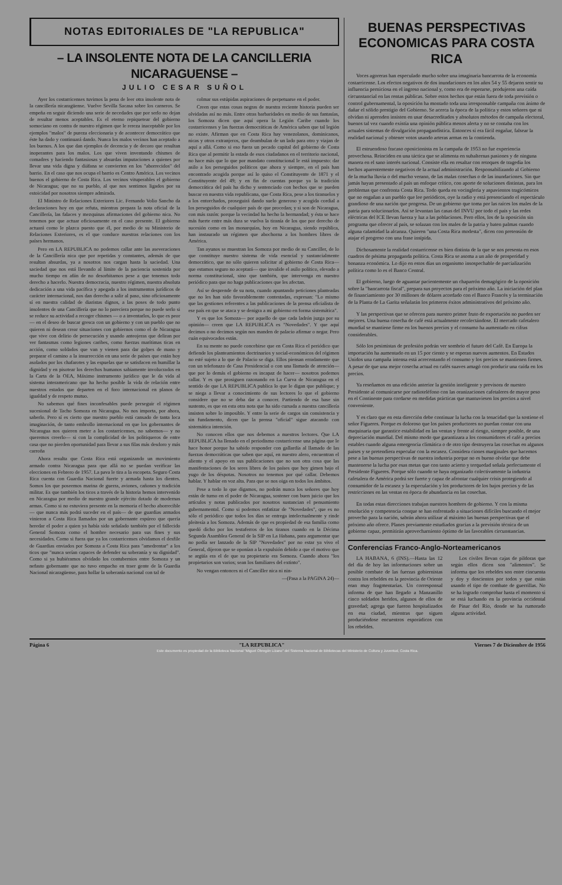NOTAS EDITORIALES DE "LA REPUBLICA"
– LA INSOLENTE NOTA DE LA CANCILLERIA NICARAGUENSE –
JULIO CESAR SUÑOL
Ayer los costarricenses tuvimos la pena de leer otra insolente nota de la cancillería nicaragüense. Vuelve Sevilla Sacasa sobre los carneros. Se empeña en seguir diciendo una serie de necedades que por serlo no dejan de resultar menos aceptables. Es el eterno repiquetear del gobierno somociano en contra de nuestro régimen que le rereza inaceptable por los ejemplos "malos" de pureza eleccionaria y de acontecer democrático que éste ha dado y continuará dando. Nunca los malos vecinos han aceptado a los buenos. A los que dan ejemplos de decencia y de decoro que resultan inoperantes para los malos. Los que viven inventando chismes de comadres y haciendo fantasiosas y absurdas imputaciones a quienes por llevar una vida digna y diáfana se convierten en los "aborrecidos" del barrio. En el caso que nos ocupa el barrio es Centro América. Los vecinos buenos el gobierno de Costa Rica. Los vecinos vituperables el gobierno de Nicaragua; que no su pueblo, al que nos sentimos ligados por su estoicidad por nosotros siempre admirada.
El Ministro de Relaciones Exteriores Lic. Fernando Volio Sancho da declaraciones hoy en que refuta, mientras prepara la nota oficial de la Cancillería, las falaces y mezquinas afirmaciones del gobierno nica. No tenemos por que actuar oficiosamente en el caso presente. El gobierno actuará como le plazca puesto que él, por medio de su Ministerio de Relaciones Exteriores, es el que conduce nuestras relaciones con los países hermanos.
Pero en LA REPUBLICA no podemos callar ante las aseveraciones de la Cancillería nica que por repetidas y constantes, además de que resultan absurdas, ya a nosotros nos cargan hasta la saciedad. Una saciedad que nos está llevando al límite de la paciencia sostenida por mucho tiempo en afán de no desorbitarnos pese a que tenemos todo derecho a hacerlo. Nuestra democracia, nuestro régimen, nuestra absoluta dedicación a una vida pacífica y apegada a los instrumentos jurídicos de carácter internacional, nos dan derecho a salir al paso, sino oficiosamente sí en nuestra calidad de diaristas dignos, a las poses de todo punto insolentes de una Cancillería que no lo pareciera porque no puede serlo si se reduce su actividad a recoger chismes — o a inventarlos, lo que es peor— en el deseo de buscar gresca con un gobierno y con un pueblo que no quieren ni desean crear situaciones con gobiernos como el de Nicaragua que vive con delirio de persecución y usando anteojeras que deliran por ver fantasmas como legiones caribes, como fuerzas marítimas ticas en acción, como soldados que van y vienen para dar golpes de mano y preparar el camino a la insurrección en una serie de países que están hoy asolados por los chafarotes y las espuelas que se satisfacen en humillar la dignidad y en pisotear los derechos humanos sabiamente involucrados en la Carta de la OEA, Máximo instrumento jurídico que le da vida al sistema interamericano que ha hecho posible la vida de relación entre nuestros estados que departen en el foro internacional en planos de igualdad y de respeto mutuo.
No sabemos qué fines inconfesables puede perseguir el régimen sucesional de Tacho Somoza en Nicaragua. No nos importa, por ahora, saberlo. Pero sí es cierto que nuestro pueblo está cansado de tanta loca imaginación, de tanto embrollo internacional en que los gobernantes de Nicaragua nos quieren meter a los costarricenses, no sabemos— y no queremos creerlo— si con la complicidad de los politiqueros de entre casa que no pierden oportunidad para llevar a sus filas más desdoro y más carroña
Ahora resulta que Costa Rica está organizando un movimiento armado contra Nicaragua para que allá no se puedan verificar las elecciones en Febrero de 1957. La pava le tira a la escopeta. Seguro Costa Rica cuenta con Guardia Nacional fuerte y armada hasta los dientes. Somos los que poseemos marina de guerra, aviones, cañones y tradición militar. Es que también los ticos a través de la historia hemos intervenido en Nicaragua por medio de nuestro grande ejército dotado de modernas armas. Como si no estuviera presente en la memoria el hecho aborrecible— que nunca más podrá suceder en el país— de que guardias armados vinieron a Costa Rica llamados por un gobernante espúreo que quería heredar el poder a quien ya había sido señalado también por el fallecido General Somoza como el hombre necesario para sus fines y sus necesidades. Como si fuera que ya los costarricenses olvidamos el desfile de Guardias enviados por Somoza a Costa Rica para "amedrentar" a los ticos que "nunca serían capaces de defender su soberanía y su dignidad". Como si ya hubiéramos olvidado los contubernios entre Somoza y un nefasto gobernante que no tuvo empacho en traer gente de la Guardia Nacional nicaragüense, para hollar la soberanía nacional con tal de
colmar sus estúpidas aspiraciones de perpetuarse en el poder.
Creen que estas cosas negras de nuestra reciente historia pueden ser olvidadas así no más. Entre otras barbaridades en medio de sus fantasías, los Somoza dicen que aquí opera la Legión Caribe cuando los costarricenses y las fuerzas democráticas de América saben que tal legión no existe. Afirman que en Costa Rica hay venezolanos, dominicanos, nicas y otros extranjeros, que deambulan de un lado para otro y viajan de aquí a allá. Como si eso fuera un pecado capital del gobierno de Costa Rica que al permitir la estada de esos ciudadanos en el territorio nacional, no hace más que lo que por mandato constitucional le está impuesto: dar asilo a los perseguidos políticos que ahora y siempre, en el país han encontrado acogida porque así lo quiso el Constituyente de 1871 y el Constituyente del 49; y en fin de cuentas porque ya la tradición democrática del país ha dicho y sentenciado con hechos que se pueden buscar en nuestra vida republicana, que Costa Rica, pese a los tiranuelos y a los entorchados, proseguirá dando suelo generoso y acogida cordial a los perseguidos de cualquier país de que procedan; y si son de Nicaragua, con más razón: porque la vecindad ha hecho la hermandad; y ésta se hace más fuerte entre más dura se vuelva la tiranía de los que por derecho de sucesión como en las monarquías, hoy en Nicaragua, siendo república, han instaurado un régimen que abochorna a los hombres libres de América.
Tan ayunos se muestran los Somoza por medio de su Canciller, de lo que constituye nuestro sistema de vida esencial y sustancialmente democrático, que no sólo quieren solicitar al gobierno de Costa Rica— que estamos seguro no aceptará— que invalide el asilo político, elevado a norma constitucional, sino que también, que intervenga en nuestro periódico para que no haga publicaciones que les afectan.
Así se desprende de su nota, cuando apuntando peticiones planteadas que no les han sido favorablemente contestadas, expresan: "Lo mismo que las gestiones referentes a las publicaciones de la prensa oficialista de ese país en que se ataca y se denigra a mi gobierno en forma sistemática".
Y es que los Somoza— por aquello de que cada ladrón juzga por su opinión— creen que LA REPUBLICA es "Novedades". Y que aquí decimos o no decimos según nos manden de palacio afirmar o negar. Pero cuán equivocados están.
En su mente no puede concebirse que en Costa Rica el periódico que defiende los planteamientos doctrinarios y social-económicos del régimen no esté sujeto a lo que de Palacio se diga. Ellos piensan erradamente que con un telefonazo de Casa Presidencial o con una llamada de atención— que por lo demás el gobierno es incapaz de hacer— nosotros podemos callar. Y es que prosiguen razonando en La Curva de Nicaragua en el sentido de que LA REPUBLICA publica lo que le digan que publique; y se niega a llevar a conocimiento de sus lectores lo que el gobierno considere que no se deba dar a conocer. Partiendo de esa base sin sustento, es que en esta otra nota que ha sido cursada a nuestra cancillería insisten sobre lo imposible. Y entre la serie de cargos sin consistencia y sin fundamento, dicen que la prensa "oficial" sigue atacando con sistemática intención.
No conocen ellos que nos debemos a nuestros lectores. Que LA REPUBLICA ha llenado en el periodismo costarricense una página que le hace honor porque ha sabido responder con gallardía al llamado de las fuerzas democráticas que saben que aquí, en nuestro alero, encuentran el aliento y el apoyo en sus publicaciones que no son otra cosa que las manifestaciones de los seres libres de los países que hoy gimen bajo el yugo de los déspotas. Nosotros no tenemos por qué callar. Debemos hablar. Y hablar en voz alta. Para que se nos oiga en todos los ámbitos.
Pese a todo lo que digamos, no podrán nunca los señores que hoy están de turno en el poder de Nicaragua, sostener con buen juicio que los artículos y notas publicados por nosotros sustancian el pensamiento gubernamental. Como si podemos enfatizar de "Novedades", que es no sólo el periódico que todos los días se entrega intelectualmente y rinde pleitesía a los Somoza. Además de que es propiedad de esa familia como quedó dicho por los testaferros de los tiranos cuando en la Décima Segunda Asamblea General de la SIP en La Habana, para argumentar que no podía ser lanzado de la SIP "Novedades" por no estar ya vivo el General, dijeron que se oponían a la expulsión debido a que el motivo que se argüía era el de que su propietario era Somoza. Cuando ahora "los propietarios son varios; sean los familiares del extinto".
No vengan entonces ni el Canciller nica ni nin-
—(Pasa a la PAGINA 24)—
BUENAS PERSPECTIVAS ECONOMICAS PARA COSTA RICA
Voces agoreras han especulado mucho sobre una imaginaria bancarrota de la economía costarricense. Los efectos negativos de dos inundaciones en los años 54 y 55 dejaron sentir su influencia perniciosa en el ingreso nacional y, como era de esperarse, produjeron una caída circunstancial en las rentas públicas. Sobre estos hechos que están fuera de toda previsión o control gubernamental, la oposición ha montado toda una irresponsable campaña con ánimo de dañar el sólido prestigio del Gobierno. Se acerca la época de la política y estos señores que ni olvidan ni aprenden insisten en usar desacreditados y absolutos métodos de campaña electoral, buenos tal vez cuando existía una opinión pública menos alerta y no se contaba con los actuales sistemas de divulgación propagandística. Entonces sí era fácil engañar, falsear la realidad nacional y obtener votos usando arteras armas en la contienda.
El estruendoso fracaso oposicionista en la campaña de 1953 no fue experiencia provechosa. Reinciden en una táctica que se alimenta en subalternas pasiones y de ninguna manera en el sano interés nacional. Consiste ella en resaltar con retoques de tragedia los hechos aparentemente negativos de la actual administración. Responsabilizando al Gobierno de la mucha lluvia o del mucho verano, de las malas cosechas o de las inundaciones. Sin que jamás hayan presentado al país un enfoque crítico, con aporte de soluciones distintas, para los problemas que confronta Costa Rica. Todo queda en vocinglería y aspavientos tragicómicos que no engañan a un pueblo que lee periódicos, oye la radio y está presenciando el espectáculo grandioso de una nación que progresa. De un gobierno que toma por las raíces los males de la patria para solucionarlos. Así se levantan las casas del INVU por todo el país y las redes eléctricas del ICE llevan fuerza y luz a las poblaciones. Pero ellos, los de la oposición sin programa que ofrecer al país, se solazan con los males de la patria y baten palmas cuando alguna calamidad la alcanza. Quieren "una Costa Rica modesta", dicen con pretensión de atajar el progreso con una frase insípida.
Dichosamente la realidad costarricense es bien distinta de la que se nos presenta en esos cuadros de pésima propaganda política. Costa Rica se asoma a un año de prosperidad y bonanza económica. Lo dijo en estos días un organismo insospechable de parcialización política como lo es el Banco Central.
El gobierno, luego de aguantar pacientemente un chaparrón demagógico de la oposición sobre la "bancarrota fiscal", prepara sus proyectos para el próximo año. La iniciación del plan de financiamiento por 30 millones de dólares acordado con el Banco Francés y la terminación de la Planta de La Garita señalarán los primeros éxitos administrativos del próximo año.
Y las perspectivas que se ofrecen para nuestro primer fruto de exportación no pueden ser mejores. Una buena cosecha de café está actualmente recolectándose. El mercado cafetalero mundial se mantiene firme en los buenos precios y el consumo ha aumentado en cifras considerables.
Sólo los pesimistas de profesión podrán ver sombrío el futuro del Café. En Europa la importación ha aumentado en un 15 por ciento y se esperan nuevos aumentos. En Estados Unidos una campaña intensa está acrecentando el consumo y los precios se mantienen firmes. A pesar de que una mejor cosecha actual en cafés suaves amagó con producir una caída en los precios.
Ya reseñamos en una edición anterior la gestión inteligente y previsora de nuestro Presidente al comunicarse por radioteléfono con las oranizaciones cafetaleres de mayor peso en el Continente para cordarse en medidas prácticas que mantuviesen los precios a nivel conveniente.
Y es claro que en esta dirección debe continuar la lucha con la tenacidad que la sostiene el señor Figueres. Porque es doloroso que los países productores no puedan contar con una maquinaria que garantice estabilidad en las ventas y frente al riesgo, siempre posible, de una depreciación mundial. Del mismo modo que garantizara a los consumidores el café a precios estables cuando alguna emergencia climática o de otro tipo destruyera las cosechas en algunos países y se pretendiera especular con la escasez. Considera ciones marginales que hacemos pese a las buenas perspectivas de nuestra industria porque no es bueno olvidar que debe mantenerse la lucha por esas metas que con tanto acierto y terquedad señala perfectamente el Presidente Figueres. Porque sólo cuando se haya organizado colectivamente la industria cafetalera de América podrá ser fuerte y capaz de afrontar cualquier crisis protegiendo al consumidor de la escasez y la especulación y los productores de los bajos precios y de las restricciones en las ventas en época de abundancia en las cosechas.
En todas estas direcciones trabajan nuestros hombres de gobierno. Y con la misma resolución y competencia conque se han enfrentado a situaciones difíciles buscando el mejor provecho para la nación, sabrán ahora utilizar al máximo las buenas perspectivas que el próximo año ofrece. Planes previamente estudiados gracias a la previsión técnica de un gobierno capaz, permitirán aprovecharniento óptimo de las favorables circunstancias.
Conferencias Franco-Anglo-Norteamericanos
LA HABANA, 6 (INS).—Hasta las 12 del día de hoy las informaciones sobre un posible combate de las fuerzas gobiernistas contra los rebeldes en la provincia de Oriente eran muy fragmentarias. Un corresponsal informa de que han llegado a Manzanillo cinco soldados heridos, algunos de ellos de gravedad; agrega que fueron hospitalizados en esa ciudad, mientras que siguen produciéndose encuentros esporádicos con los rebeldes.
Los civiles llevan cajas de pildoras que según ellos dicen son "alimentos". Se informa que los rebeldes son entre cincuenta y doy y doscientos por todos y que están usando el tipo de combate de guerrillas. No se ha logrado comprobar hasta el momento si se está luchando en la provincia occidental de Pinar del Río, donde se ha rumorado alguna actividad.
Página 6 "LA REPUBLICA" Viernes 7 de Diciembre de 1956
Este documento es propiedad de la Biblioteca Nacional "Miguel Obregón Lizano" del Sistema Nacional de Bibliotecas del Ministerio de Cultura y Juventud, Costa Rica.